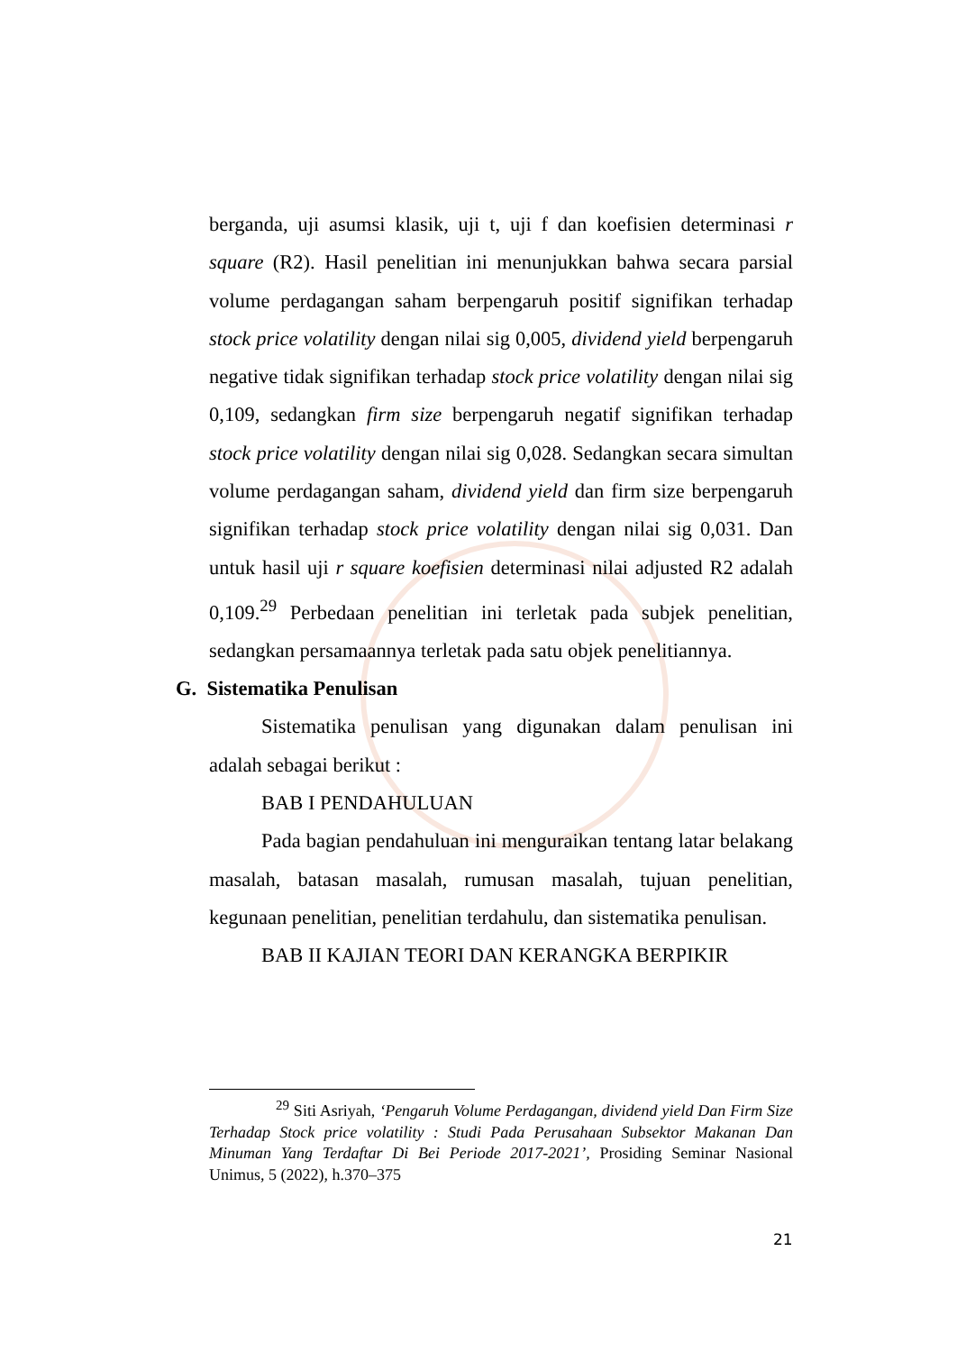berganda, uji asumsi klasik, uji t, uji f dan koefisien determinasi r square (R2). Hasil penelitian ini menunjukkan bahwa secara parsial volume perdagangan saham berpengaruh positif signifikan terhadap stock price volatility dengan nilai sig 0,005, dividend yield berpengaruh negative tidak signifikan terhadap stock price volatility dengan nilai sig 0,109, sedangkan firm size berpengaruh negatif signifikan terhadap stock price volatility dengan nilai sig 0,028. Sedangkan secara simultan volume perdagangan saham, dividend yield dan firm size berpengaruh signifikan terhadap stock price volatility dengan nilai sig 0,031. Dan untuk hasil uji r square koefisien determinasi nilai adjusted R2 adalah 0,109.<sup>29</sup> Perbedaan penelitian ini terletak pada subjek penelitian, sedangkan persamaannya terletak pada satu objek penelitiannya.
G. Sistematika Penulisan
Sistematika penulisan yang digunakan dalam penulisan ini adalah sebagai berikut :
BAB I PENDAHULUAN
Pada bagian pendahuluan ini menguraikan tentang latar belakang masalah, batasan masalah, rumusan masalah, tujuan penelitian, kegunaan penelitian, penelitian terdahulu, dan sistematika penulisan.
BAB II KAJIAN TEORI DAN KERANGKA BERPIKIR
<sup>29</sup> Siti Asriyah, ‘Pengaruh Volume Perdagangan, dividend yield Dan Firm Size Terhadap Stock price volatility : Studi Pada Perusahaan Subsektor Makanan Dan Minuman Yang Terdaftar Di Bei Periode 2017-2021’, Prosiding Seminar Nasional Unimus, 5 (2022), h.370–375
21